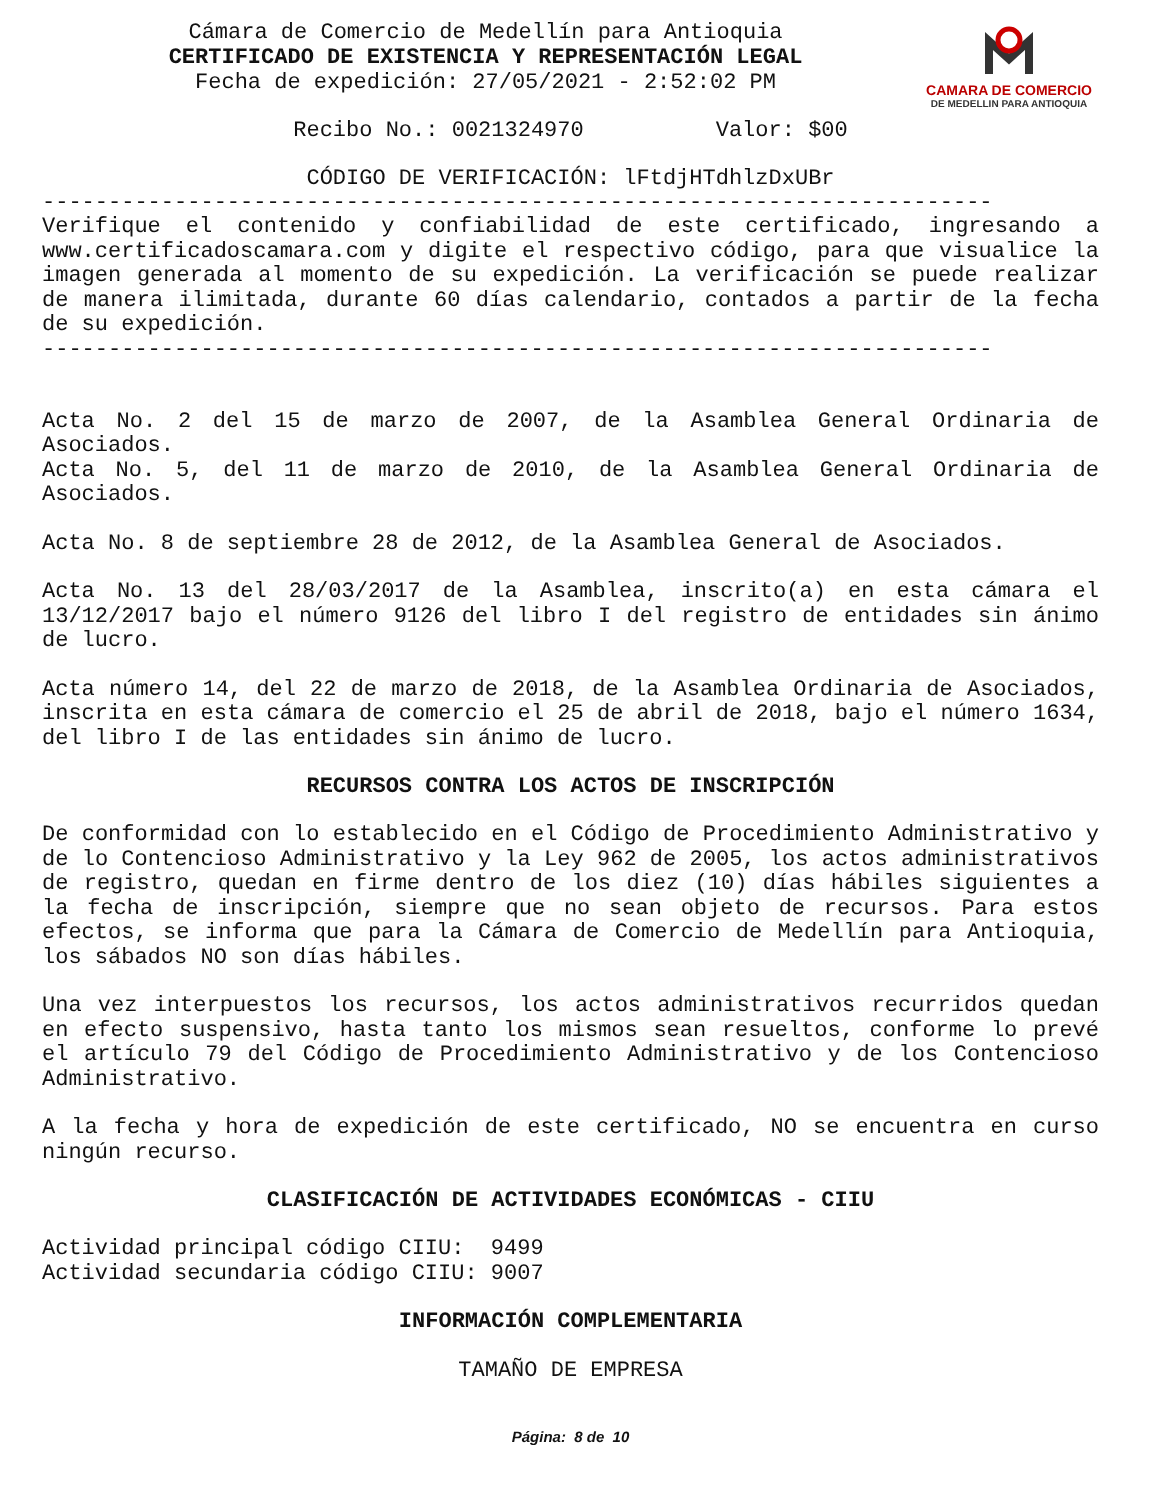CAMARA DE COMERCIO
DE MEDELLIN PARA ANTIOQUIA
Cámara de Comercio de Medellín para Antioquia
CERTIFICADO DE EXISTENCIA Y REPRESENTACIÓN LEGAL
Fecha de expedición: 27/05/2021 - 2:52:02 PM
Recibo No.: 0021324970 Valor: $00
CÓDIGO DE VERIFICACIÓN: lFtdjHTdhlzDxUBr
------------------------------------------------------------------------
Verifique el contenido y confiabilidad de este certificado, ingresando a www.certificadoscamara.com y digite el respectivo código, para que visualice la imagen generada al momento de su expedición. La verificación se puede realizar de manera ilimitada, durante 60 días calendario, contados a partir de la fecha de su expedición.
------------------------------------------------------------------------
Acta No. 2 del 15 de marzo de 2007, de la Asamblea General Ordinaria de Asociados.
Acta No. 5, del 11 de marzo de 2010, de la Asamblea General Ordinaria de Asociados.
Acta No. 8 de septiembre 28 de 2012, de la Asamblea General de Asociados.
Acta No. 13 del 28/03/2017 de la Asamblea, inscrito(a) en esta cámara el 13/12/2017 bajo el número 9126 del libro I del registro de entidades sin ánimo de lucro.
Acta número 14, del 22 de marzo de 2018, de la Asamblea Ordinaria de Asociados, inscrita en esta cámara de comercio el 25 de abril de 2018, bajo el número 1634, del libro I de las entidades sin ánimo de lucro.
RECURSOS CONTRA LOS ACTOS DE INSCRIPCIÓN
De conformidad con lo establecido en el Código de Procedimiento Administrativo y de lo Contencioso Administrativo y la Ley 962 de 2005, los actos administrativos de registro, quedan en firme dentro de los diez (10) días hábiles siguientes a la fecha de inscripción, siempre que no sean objeto de recursos. Para estos efectos, se informa que para la Cámara de Comercio de Medellín para Antioquia, los sábados NO son días hábiles.
Una vez interpuestos los recursos, los actos administrativos recurridos quedan en efecto suspensivo, hasta tanto los mismos sean resueltos, conforme lo prevé el artículo 79 del Código de Procedimiento Administrativo y de los Contencioso Administrativo.
A la fecha y hora de expedición de este certificado, NO se encuentra en curso ningún recurso.
CLASIFICACIÓN DE ACTIVIDADES ECONÓMICAS - CIIU
Actividad principal código CIIU: 9499
Actividad secundaria código CIIU: 9007
INFORMACIÓN COMPLEMENTARIA
TAMAÑO DE EMPRESA
Página: 8 de 10